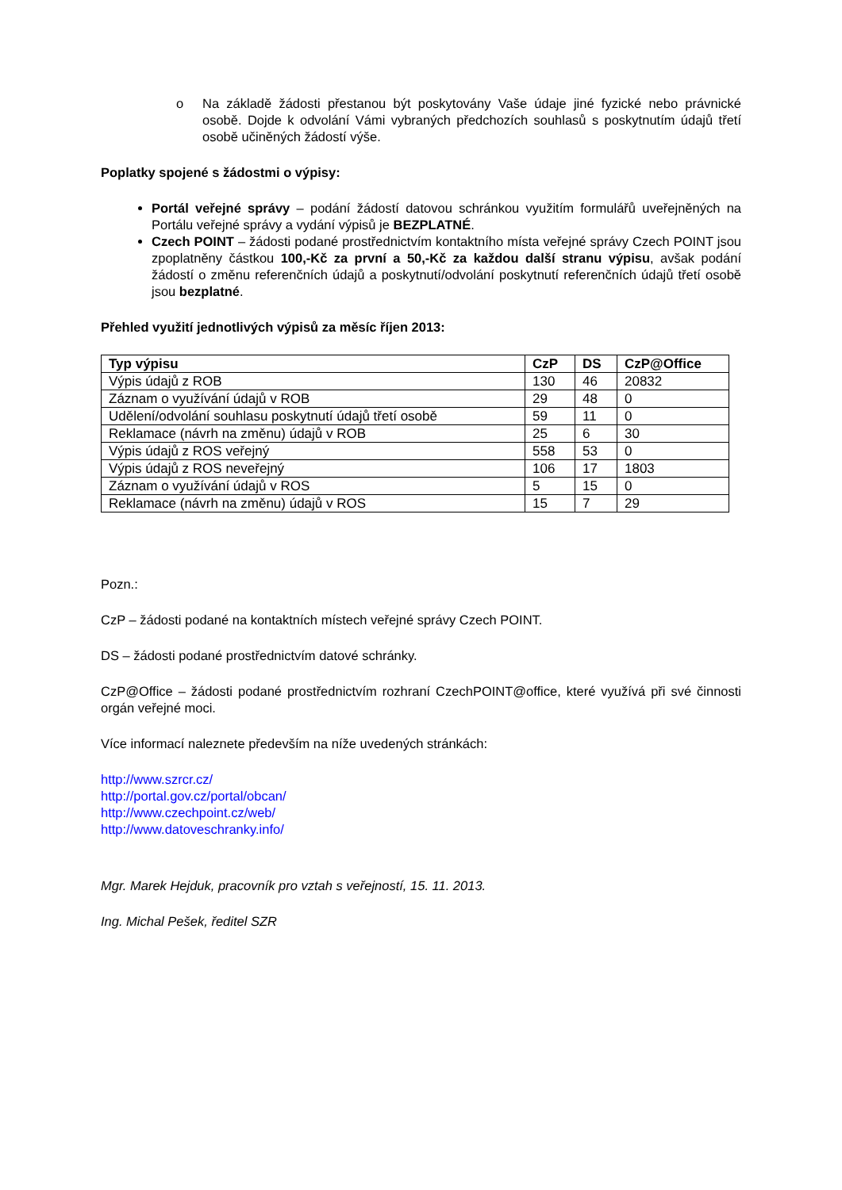o Na základě žádosti přestanou být poskytovány Vaše údaje jiné fyzické nebo právnické osobě. Dojde k odvolání Vámi vybraných předchozích souhlasů s poskytnutím údajů třetí osobě učiněných žádostí výše.
Poplatky spojené s žádostmi o výpisy:
Portál veřejné správy – podání žádostí datovou schránkou využitím formulářů uveřejněných na Portálu veřejné správy a vydání výpisů je BEZPLATNÉ.
Czech POINT – žádosti podané prostřednictvím kontaktního místa veřejné správy Czech POINT jsou zpoplatněny částkou 100,-Kč za první a 50,-Kč za každou další stranu výpisu, avšak podání žádostí o změnu referenčních údajů a poskytnutí/odvolání poskytnutí referenčních údajů třetí osobě jsou bezplatné.
Přehled využití jednotlivých výpisů za měsíc říjen 2013:
| Typ výpisu | CzP | DS | CzP@Office |
| --- | --- | --- | --- |
| Výpis údajů z ROB | 130 | 46 | 20832 |
| Záznam o využívání údajů v ROB | 29 | 48 | 0 |
| Udělení/odvolání souhlasu poskytnutí údajů třetí osobě | 59 | 11 | 0 |
| Reklamace (návrh na změnu) údajů v ROB | 25 | 6 | 30 |
| Výpis údajů z ROS veřejný | 558 | 53 | 0 |
| Výpis údajů z ROS neveřejný | 106 | 17 | 1803 |
| Záznam o využívání údajů v ROS | 5 | 15 | 0 |
| Reklamace (návrh na změnu) údajů v ROS | 15 | 7 | 29 |
Pozn.:
CzP – žádosti podané na kontaktních místech veřejné správy Czech POINT.
DS – žádosti podané prostřednictvím datové schránky.
CzP@Office – žádosti podané prostřednictvím rozhraní CzechPOINT@office, které využívá při své činnosti orgán veřejné moci.
Více informací naleznete především na níže uvedených stránkách:
http://www.szrcr.cz/
http://portal.gov.cz/portal/obcan/
http://www.czechpoint.cz/web/
http://www.datoveschranky.info/
Mgr. Marek Hejduk, pracovník pro vztah s veřejností, 15. 11. 2013.
Ing. Michal Pešek, ředitel SZR